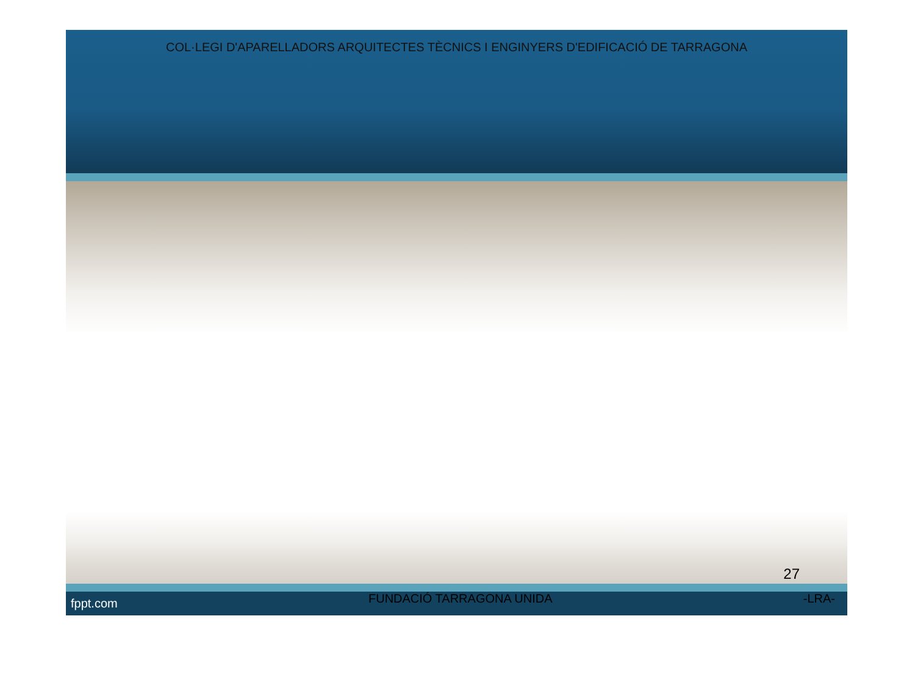COL·LEGI D'APARELLADORS ARQUITECTES TÈCNICS I ENGINYERS D'EDIFICACIÓ DE TARRAGONA
27
fppt.com FUNDACIÓ TARRAGONA UNIDA -LRA-